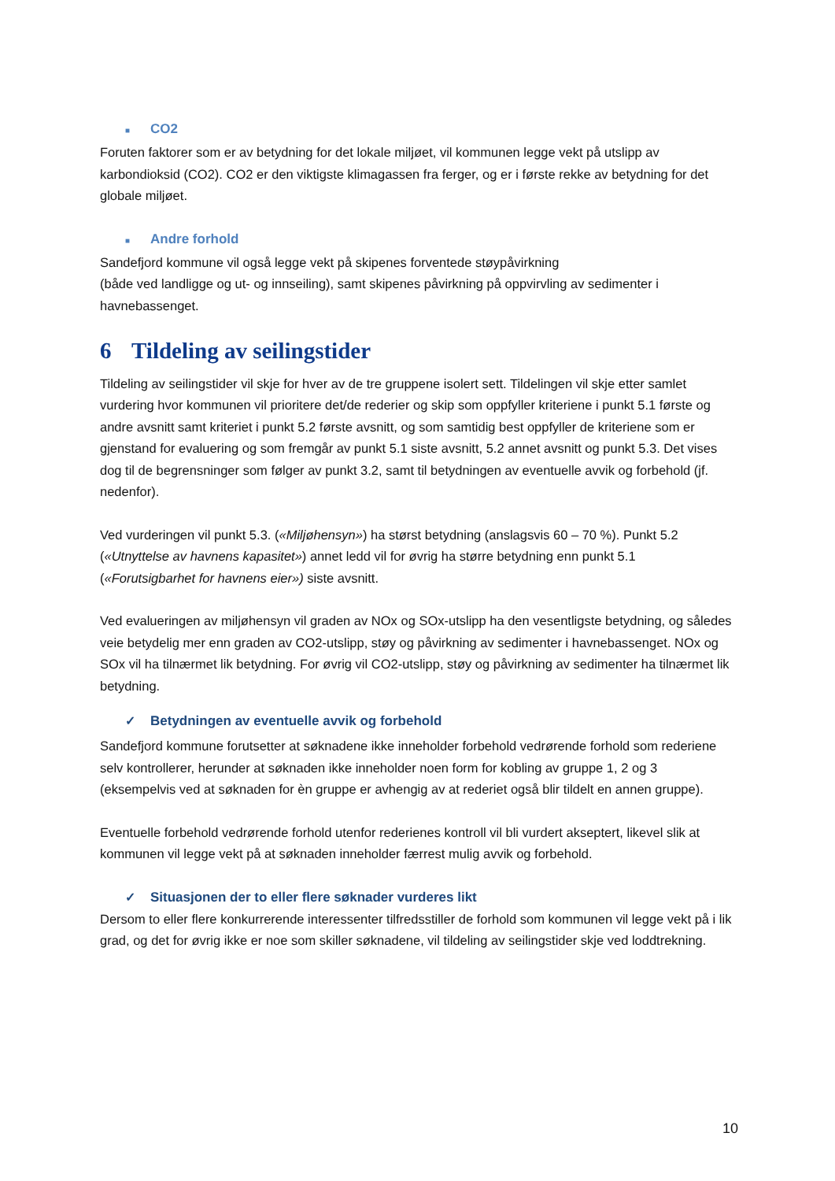■ CO2
Foruten faktorer som er av betydning for det lokale miljøet, vil kommunen legge vekt på utslipp av karbondioksid (CO2). CO2 er den viktigste klimagassen fra ferger, og er i første rekke av betydning for det globale miljøet.
■ Andre forhold
Sandefjord kommune vil også legge vekt på skipenes forventede støypåvirkning
(både ved landligge og ut- og innseiling), samt skipenes påvirkning på oppvirvling av sedimenter i havnebassenget.
6 Tildeling av seilingstider
Tildeling av seilingstider vil skje for hver av de tre gruppene isolert sett. Tildelingen vil skje etter samlet vurdering hvor kommunen vil prioritere det/de rederier og skip som oppfyller kriteriene i punkt 5.1 første og andre avsnitt samt kriteriet i punkt 5.2 første avsnitt, og som samtidig best oppfyller de kriteriene som er gjenstand for evaluering og som fremgår av punkt 5.1 siste avsnitt, 5.2 annet avsnitt og punkt 5.3. Det vises dog til de begrensninger som følger av punkt 3.2, samt til betydningen av eventuelle avvik og forbehold (jf. nedenfor).
Ved vurderingen vil punkt 5.3. («Miljøhensyn») ha størst betydning (anslagsvis 60 – 70 %). Punkt 5.2 («Utnyttelse av havnens kapasitet») annet ledd vil for øvrig ha større betydning enn punkt 5.1 («Forutsigbarhet for havnens eier») siste avsnitt.
Ved evalueringen av miljøhensyn vil graden av NOx og SOx-utslipp ha den vesentligste betydning, og således veie betydelig mer enn graden av CO2-utslipp, støy og påvirkning av sedimenter i havnebassenget. NOx og SOx vil ha tilnærmet lik betydning. For øvrig vil CO2-utslipp, støy og påvirkning av sedimenter ha tilnærmet lik betydning.
✓ Betydningen av eventuelle avvik og forbehold
Sandefjord kommune forutsetter at søknadene ikke inneholder forbehold vedrørende forhold som rederiene selv kontrollerer, herunder at søknaden ikke inneholder noen form for kobling av gruppe 1, 2 og 3 (eksempelvis ved at søknaden for èn gruppe er avhengig av at rederiet også blir tildelt en annen gruppe).
Eventuelle forbehold vedrørende forhold utenfor rederienes kontroll vil bli vurdert akseptert, likevel slik at kommunen vil legge vekt på at søknaden inneholder færrest mulig avvik og forbehold.
✓ Situasjonen der to eller flere søknader vurderes likt
Dersom to eller flere konkurrerende interessenter tilfredsstiller de forhold som kommunen vil legge vekt på i lik grad, og det for øvrig ikke er noe som skiller søknadene, vil tildeling av seilingstider skje ved loddtrekning.
10